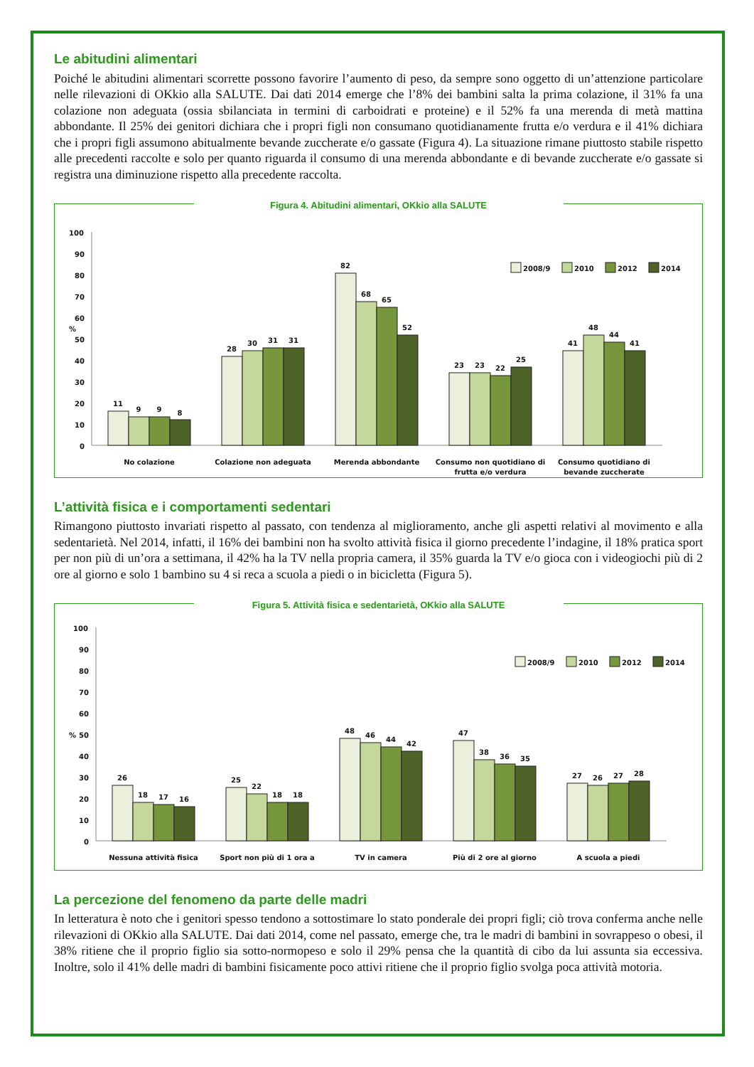Le abitudini alimentari
Poiché le abitudini alimentari scorrette possono favorire l’aumento di peso, da sempre sono oggetto di un’attenzione particolare nelle rilevazioni di OKkio alla SALUTE. Dai dati 2014 emerge che l’8% dei bambini salta la prima colazione, il 31% fa una colazione non adeguata (ossia sbilanciata in termini di carboidrati e proteine) e il 52% fa una merenda di metà mattina abbondante. Il 25% dei genitori dichiara che i propri figli non consumano quotidianamente frutta e/o verdura e il 41% dichiara che i propri figli assumono abitualmente bevande zuccherate e/o gassate (Figura 4). La situazione rimane piuttosto stabile rispetto alle precedenti raccolte e solo per quanto riguarda il consumo di una merenda abbondante e di bevande zuccherate e/o gassate si registra una diminuzione rispetto alla precedente raccolta.
Figura 4. Abitudini alimentari, OKkio alla SALUTE
100
90
80
70
60
%
50
40
30
20
10
0
11
9
9
8
28
30
31
31
82
68
65
52
23
23
22
25
41
48
44
41
No colazione
Colazione non adeguata
Merenda abbondante
Consumo non quotidiano di
frutta e/o verdura
Consumo quotidiano di
bevande zuccherate
2008/9
2010
2012
2014
L’attività fisica e i comportamenti sedentari
Rimangono piuttosto invariati rispetto al passato, con tendenza al miglioramento, anche gli aspetti relativi al movimento e alla sedentarietà. Nel 2014, infatti, il 16% dei bambini non ha svolto attività fisica il giorno precedente l’indagine, il 18% pratica sport per non più di un’ora a settimana, il 42% ha la TV nella propria camera, il 35% guarda la TV e/o gioca con i videogiochi più di 2 ore al giorno e solo 1 bambino su 4 si reca a scuola a piedi o in bicicletta (Figura 5).
Figura 5. Attività fisica e sedentarietà, OKkio alla SALUTE
100
90
80
70
60
%
50
40
30
20
10
0
26
18
17
16
25
22
18
18
48
46
44
42
47
38
36
35
27
26
27
28
Nessuna attività fisica
Sport non più di 1 ora a
TV in camera
Più di 2 ore al giorno
A scuola a piedi
2008/9
2010
2012
2014
La percezione del fenomeno da parte delle madri
In letteratura è noto che i genitori spesso tendono a sottostimare lo stato ponderale dei propri figli; ciò trova conferma anche nelle rilevazioni di OKkio alla SALUTE. Dai dati 2014, come nel passato, emerge che, tra le madri di bambini in sovrappeso o obesi, il 38% ritiene che il proprio figlio sia sotto-normopeso e solo il 29% pensa che la quantità di cibo da lui assunta sia eccessiva. Inoltre, solo il 41% delle madri di bambini fisicamente poco attivi ritiene che il proprio figlio svolga poca attività motoria.